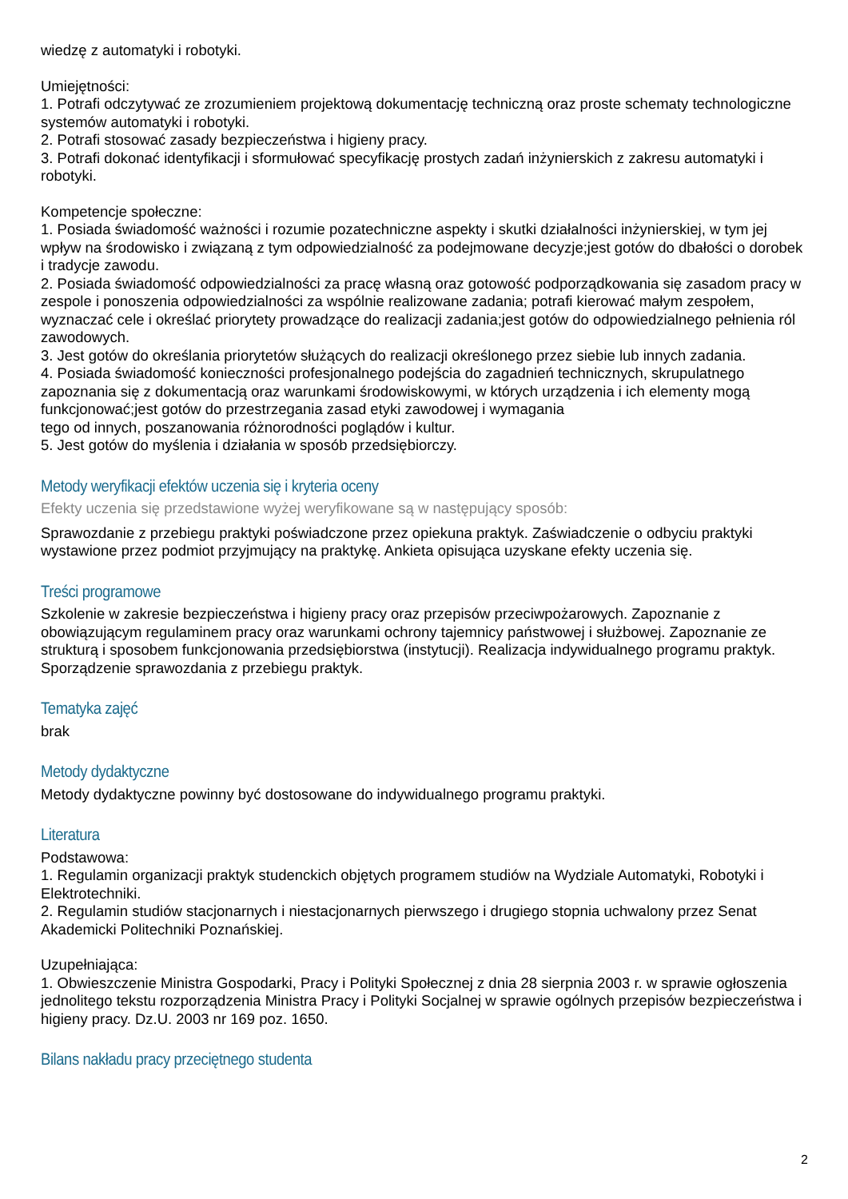wiedzę z automatyki i robotyki.
Umiejętności:
1. Potrafi odczytywać ze zrozumieniem projektową dokumentację techniczną oraz proste schematy technologiczne systemów automatyki i robotyki.
2. Potrafi stosować zasady bezpieczeństwa i higieny pracy.
3. Potrafi dokonać identyfikacji i sformułować specyfikację prostych zadań inżynierskich z zakresu automatyki i robotyki.
Kompetencje społeczne:
1. Posiada świadomość ważności i rozumie pozatechniczne aspekty i skutki działalności inżynierskiej, w tym jej wpływ na środowisko i związaną z tym odpowiedzialność za podejmowane decyzje;jest gotów do dbałości o dorobek i tradycje zawodu.
2. Posiada świadomość odpowiedzialności za pracę własną oraz gotowość podporządkowania się zasadom pracy w zespole i ponoszenia odpowiedzialności za wspólnie realizowane zadania; potrafi kierować małym zespołem, wyznaczać cele i określać priorytety prowadzące do realizacji zadania;jest gotów do odpowiedzialnego pełnienia ról zawodowych.
3. Jest gotów do określania priorytetów służących do realizacji określonego przez siebie lub innych zadania.
4. Posiada świadomość konieczności profesjonalnego podejścia do zagadnień technicznych, skrupulatnego zapoznania się z dokumentacją oraz warunkami środowiskowymi, w których urządzenia i ich elementy mogą funkcjonować;jest gotów do przestrzegania zasad etyki zawodowej i wymagania
tego od innych, poszanowania różnorodności poglądów i kultur.
5. Jest gotów do myślenia i działania w sposób przedsiębiorczy.
Metody weryfikacji efektów uczenia się i kryteria oceny
Efekty uczenia się przedstawione wyżej weryfikowane są w następujący sposób:
Sprawozdanie z przebiegu praktyki poświadczone przez opiekuna praktyk. Zaświadczenie o odbyciu praktyki wystawione przez podmiot przyjmujący na praktykę. Ankieta opisująca uzyskane efekty uczenia się.
Treści programowe
Szkolenie w zakresie bezpieczeństwa i higieny pracy oraz przepisów przeciwpożarowych. Zapoznanie z obowiązującym regulaminem pracy oraz warunkami ochrony tajemnicy państwowej i służbowej. Zapoznanie ze strukturą i sposobem funkcjonowania przedsiębiorstwa (instytucji). Realizacja indywidualnego programu praktyk. Sporządzenie sprawozdania z przebiegu praktyk.
Tematyka zajęć
brak
Metody dydaktyczne
Metody dydaktyczne powinny być dostosowane do indywidualnego programu praktyki.
Literatura
Podstawowa:
1. Regulamin organizacji praktyk studenckich objętych programem studiów na Wydziale Automatyki, Robotyki i Elektrotechniki.
2. Regulamin studiów stacjonarnych i niestacjonarnych pierwszego i drugiego stopnia uchwalony przez Senat Akademicki Politechniki Poznańskiej.
Uzupełniająca:
1. Obwieszczenie Ministra Gospodarki, Pracy i Polityki Społecznej z dnia 28 sierpnia 2003 r. w sprawie ogłoszenia jednolitego tekstu rozporządzenia Ministra Pracy i Polityki Socjalnej w sprawie ogólnych przepisów bezpieczeństwa i higieny pracy. Dz.U. 2003 nr 169 poz. 1650.
Bilans nakładu pracy przeciętnego studenta
2